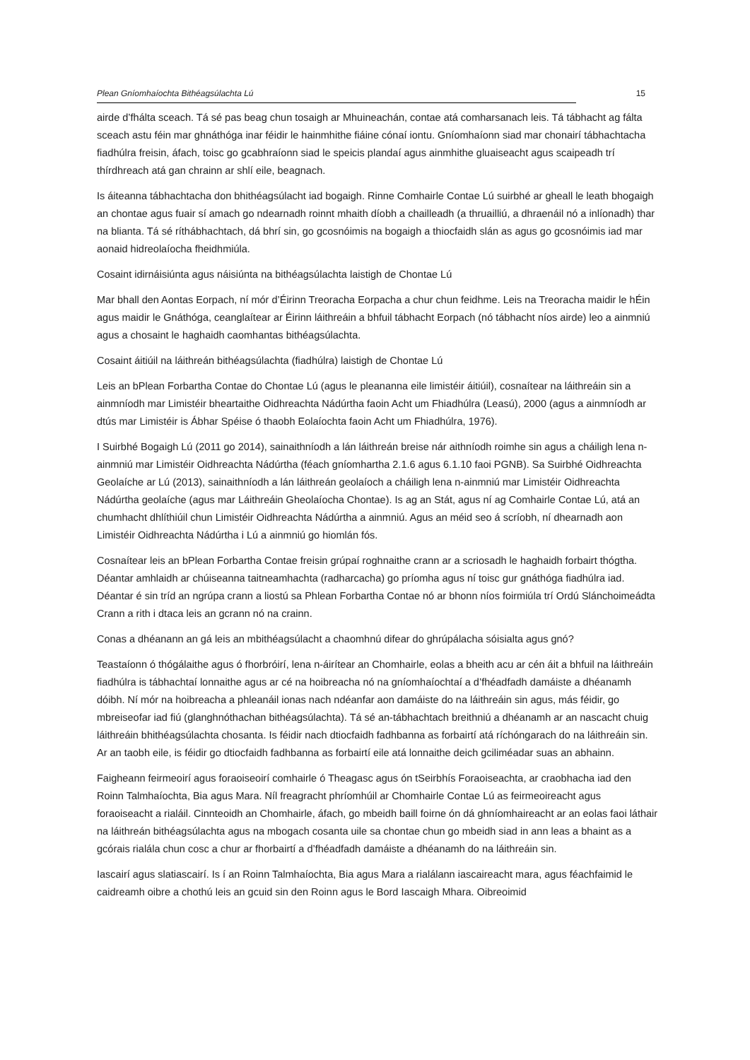Plean Gníomhaíochta Bithéagsúlachta Lú 15
airde d’fhálta sceach. Tá sé pas beag chun tosaigh ar Mhuineachán, contae atá comharsanach leis. Tá tábhacht ag fálta sceach astu féin mar ghnáthóga inar féidir le hainmhithe fiáine cónaí iontu. Gníomhaíonn siad mar chonairí tábhachtacha fiadhúlra freisin, áfach, toisc go gcabhraíonn siad le speicis plandaí agus ainmhithe gluaiseacht agus scaipeadh trí thírdhreach atá gan chrainn ar shlí eile, beagnach.
Is áiteanna tábhachtacha don bhithéagsúlacht iad bogaigh. Rinne Comhairle Contae Lú suirbhé ar gheall le leath bhogaigh an chontae agus fuair sí amach go ndearnadh roinnt mhaith díobh a chailleadh (a thruailliú, a dhraenáil nó a inlíonadh) thar na blianta. Tá sé ríthábhachtach, dá bhrí sin, go gcosnóimis na bogaigh a thiocfaidh slán as agus go gcosnóimis iad mar aonaid hidreolaíocha fheidhmiúla.
Cosaint idirnáisiúnta agus náisiúnta na bithéagsúlachta laistigh de Chontae Lú
Mar bhall den Aontas Eorpach, ní mór d’Éirinn Treoracha Eorpacha a chur chun feidhme. Leis na Treoracha maidir le hÉin agus maidir le Gnáthóga, ceanglaítear ar Éirinn láithreáin a bhfuil tábhacht Eorpach (nó tábhacht níos airde) leo a ainmniú agus a chosaint le haghaidh caomhantas bithéagsúlachta.
Cosaint áitiúil na láithreán bithéagsúlachta (fiadhúlra) laistigh de Chontae Lú
Leis an bPlean Forbartha Contae do Chontae Lú (agus le pleananna eile limistéir áitiúil), cosnaítear na láithreáin sin a ainmníodh mar Limistéir bheartaithe Oidhreachta Nádúrtha faoin Acht um Fhiadhúlra (Leasú), 2000 (agus a ainmníodh ar dtús mar Limistéir is Ábhar Spéise ó thaobh Eolaíochta faoin Acht um Fhiadhúlra, 1976).
I Suirbhé Bogaigh Lú (2011 go 2014), sainaithníodh a lán láithreán breise nár aithníodh roimhe sin agus a cháiligh lena n-ainmniú mar Limistéir Oidhreachta Nádúrtha (féach gníomhartha 2.1.6 agus 6.1.10 faoi PGNB). Sa Suirbhé Oidhreachta Geolaíche ar Lú (2013), sainaithníodh a lán láithreán geolaíoch a cháiligh lena n-ainmniú mar Limistéir Oidhreachta Nádúrtha geolaíche (agus mar Láithreáin Gheolaíocha Chontae). Is ag an Stát, agus ní ag Comhairle Contae Lú, atá an chumhacht dhlíthiúil chun Limistéir Oidhreachta Nádúrtha a ainmniú. Agus an méid seo á scríobh, ní dhearnadh aon Limistéir Oidhreachta Nádúrtha i Lú a ainmniú go hiomlán fós.
Cosnaítear leis an bPlean Forbartha Contae freisin grúpaí roghnaithe crann ar a scriosadh le haghaidh forbairt thógtha. Déantar amhlaidh ar chúiseanna taitneamhachta (radharcacha) go príomha agus ní toisc gur gnáthóga fiadhúlra iad. Déantar é sin tríd an ngrúpa crann a liostú sa Phlean Forbartha Contae nó ar bhonn níos foirmiúla trí Ordú Slánchoimeádta Crann a rith i dtaca leis an gcrann nó na crainn.
Conas a dhéanann an gá leis an mbithéagsúlacht a chaomhnú difear do ghrúpálacha sóisialta agus gnó?
Teastaíonn ó thógálaithe agus ó fhorbróirí, lena n-áirítear an Chomhairle, eolas a bheith acu ar cén áit a bhfuil na láithreáin fiadhúlra is tábhachtaí lonnaithe agus ar cé na hoibreacha nó na gníomhaíochtaí a d’fhéadfadh damáiste a dhéanamh dóibh. Ní mór na hoibreacha a phleanáil ionas nach ndéanfar aon damáiste do na láithreáin sin agus, más féidir, go mbreiseofar iad fiú (glanghnóthachan bithéagsúlachta). Tá sé an-tábhachtach breithniú a dhéanamh ar an nascacht chuig láithreáin bhithéagsúlachta chosanta. Is féidir nach dtiocfaidh fadhbanna as forbairtí atá ríchóngarach do na láithreáin sin. Ar an taobh eile, is féidir go dtiocfaidh fadhbanna as forbairtí eile atá lonnaithe deich gciliméadar suas an abhainn.
Faigheann feirmeoirí agus foraoiseoirí comhairle ó Theagasc agus ón tSeirbhís Foraoiseachta, ar craobhacha iad den Roinn Talmhaíochta, Bia agus Mara. Níl freagracht phríomhúil ar Chomhairle Contae Lú as feirmeoireacht agus foraoiseacht a rialáil. Cinnteoidh an Chomhairle, áfach, go mbeidh baill foirne ón dá ghníomhaireacht ar an eolas faoi láthair na láithreán bithéagsúlachta agus na mbogach cosanta uile sa chontae chun go mbeidh siad in ann leas a bhaint as a gcórais rialála chun cosc a chur ar fhorbairtí a d’fhéadfadh damáiste a dhéanamh do na láithreáin sin.
Iascairí agus slatiascairí. Is í an Roinn Talmhaíochta, Bia agus Mara a rialálann iascaireacht mara, agus féachfaimid le caidreamh oibre a chothú leis an gcuid sin den Roinn agus le Bord Iascaigh Mhara. Oibreoimid